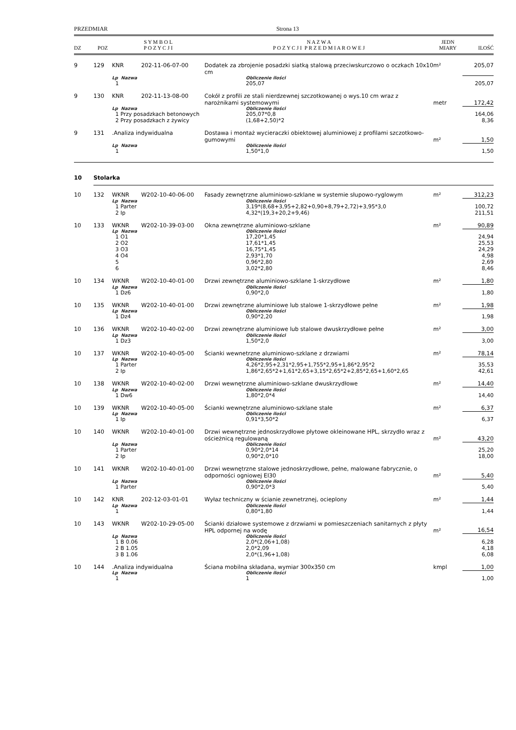PRZEDMIAR Strona 13
| DZ | POZ | S Y M B O L P O Z Y C J I | | N A Z W A P O Z Y C J I P R Z E D M I A R O W E J | JEDN MIARY | ILOŚĆ |
| --- | --- | --- | --- | --- | --- | --- |
| 9 | 129 | KNR | 202-11-06-07-00 | Dodatek za zbrojenie posadzki siatką stalową przeciwskurczowo o oczkach 10x10 cm | m² | 205,07 |
| | | Lp Nazwa | | Obliczenie ilości | | |
| | | 1 | | 205,07 | | 205,07 |
| 9 | 130 | KNR | 202-11-13-08-00 | Cokół z profili ze stali nierdzewnej szczotkowanej o wys.10 cm wraz z narożnikami systemowymi | metr | 172,42 |
| | | Lp Nazwa | | Obliczenie ilości | | |
| | | 1 Przy posadzkach betonowych | | 205,07*0,8 | | 164,06 |
| | | 2 Przy posadzkach z żywicy | | (1,68+2,50)*2 | | 8,36 |
| 9 | 131 | .Analiza indywidualna | | Dostawa i montaż wycieraczki obiektowej aluminiowej z profilami szczotkowo-gumowymi | m² | 1,50 |
| | | Lp Nazwa | | Obliczenie ilości | | |
| | | 1 | | 1,50*1,0 | | 1,50 |
| 10 | Stolarka | | | | | |
| 10 | 132 | WKNR | W202-10-40-06-00 | Fasady zewnętrzne aluminiowo-szklane w systemie słupowo-ryglowym | m² | 312,23 |
| | | Lp Nazwa | | Obliczenie ilości | | |
| | | 1 Parter | | 3,19*(8,68+3,95+2,82+0,90+8,79+2,72)+3,95*3,0 | | 100,72 |
| | | 2 Ip | | 4,32*(19,3+20,2+9,46) | | 211,51 |
| 10 | 133 | WKNR | W202-10-39-03-00 | Okna zewnętrzne aluminiowo-szklane | m² | 90,89 |
| | | Lp Nazwa | | Obliczenie ilości | | |
| | | 1 O1 | | 17,20*1,45 | | 24,94 |
| | | 2 O2 | | 17,61*1,45 | | 25,53 |
| | | 3 O3 | | 16,75*1,45 | | 24,29 |
| | | 4 O4 | | 2,93*1,70 | | 4,98 |
| | | 5 | | 0,96*2,80 | | 2,69 |
| | | 6 | | 3,02*2,80 | | 8,46 |
| 10 | 134 | WKNR | W202-10-40-01-00 | Drzwi zewnętrzne aluminiowo-szklane 1-skrzydłowe | m² | 1,80 |
| | | Lp Nazwa | | Obliczenie ilości | | |
| | | 1 Dz6 | | 0,90*2,0 | | 1,80 |
| 10 | 135 | WKNR | W202-10-40-01-00 | Drzwi zewnętrzne aluminiowe lub stalowe 1-skrzydłowe pełne | m² | 1,98 |
| | | Lp Nazwa | | Obliczenie ilości | | |
| | | 1 Dz4 | | 0,90*2,20 | | 1,98 |
| 10 | 136 | WKNR | W202-10-40-02-00 | Drzwi zewnętrzne aluminiowe lub stalowe dwuskrzydłowe pełne | m² | 3,00 |
| | | Lp Nazwa | | Obliczenie ilości | | |
| | | 1 Dz3 | | 1,50*2,0 | | 3,00 |
| 10 | 137 | WKNR | W202-10-40-05-00 | Ścianki wewnetrzne aluminiowo-szklane z drzwiami | m² | 78,14 |
| | | Lp Nazwa | | Obliczenie ilości | | |
| | | 1 Parter | | 4,26*2,95+2,31*2,95+1,755*2,95+1,86*2,95*2 | | 35,53 |
| | | 2 Ip | | 1,86*2,65*2+1,61*2,65+3,15*2,65*2+2,85*2,65+1,60*2,65 | | 42,61 |
| 10 | 138 | WKNR | W202-10-40-02-00 | Drzwi wewnętrzne aluminiowo-szklane dwuskrzydłowe | m² | 14,40 |
| | | Lp Nazwa | | Obliczenie ilości | | |
| | | 1 Dw6 | | 1,80*2,0*4 | | 14,40 |
| 10 | 139 | WKNR | W202-10-40-05-00 | Ścianki wewnętrzne aluminiowo-szklane stałe | m² | 6,37 |
| | | Lp Nazwa | | Obliczenie ilości | | |
| | | 1 Ip | | 0,91*3,50*2 | | 6,37 |
| 10 | 140 | WKNR | W202-10-40-01-00 | Drzwi wewnętrzne jednoskrzydłowe płytowe okleinowane HPL, skrzydło wraz z ościeżnicą regulowaną | m² | 43,20 |
| | | Lp Nazwa | | Obliczenie ilości | | |
| | | 1 Parter | | 0,90*2,0*14 | | 25,20 |
| | | 2 Ip | | 0,90*2,0*10 | | 18,00 |
| 10 | 141 | WKNR | W202-10-40-01-00 | Drzwi wewnętrzne stalowe jednoskrzydłowe, pełne, malowane fabrycznie, o odporności ogniowej EI30 | m² | 5,40 |
| | | Lp Nazwa | | Obliczenie ilości | | |
| | | 1 Parter | | 0,90*2,0*3 | | 5,40 |
| 10 | 142 | KNR | 202-12-03-01-01 | Wyłaz techniczny w ścianie zewnetrznej, ocieplony | m² | 1,44 |
| | | Lp Nazwa | | Obliczenie ilości | | |
| | | 1 | | 0,80*1,80 | | 1,44 |
| 10 | 143 | WKNR | W202-10-29-05-00 | Ścianki działowe systemowe z drzwiami w pomieszczeniach sanitarnych z płyty HPL odpornej na wodę | m² | 16,54 |
| | | Lp Nazwa | | Obliczenie ilości | | |
| | | 1 B 0.06 | | 2,0*(2,06+1,08) | | 6,28 |
| | | 2 B 1.05 | | 2,0*2,09 | | 4,18 |
| | | 3 B 1.06 | | 2,0*(1,96+1,08) | | 6,08 |
| 10 | 144 | .Analiza indywidualna | | Ściana mobilna składana, wymiar 300x350 cm | kmpl | 1,00 |
| | | Lp Nazwa | | Obliczenie ilości | | |
| | | 1 | | 1 | | 1,00 |